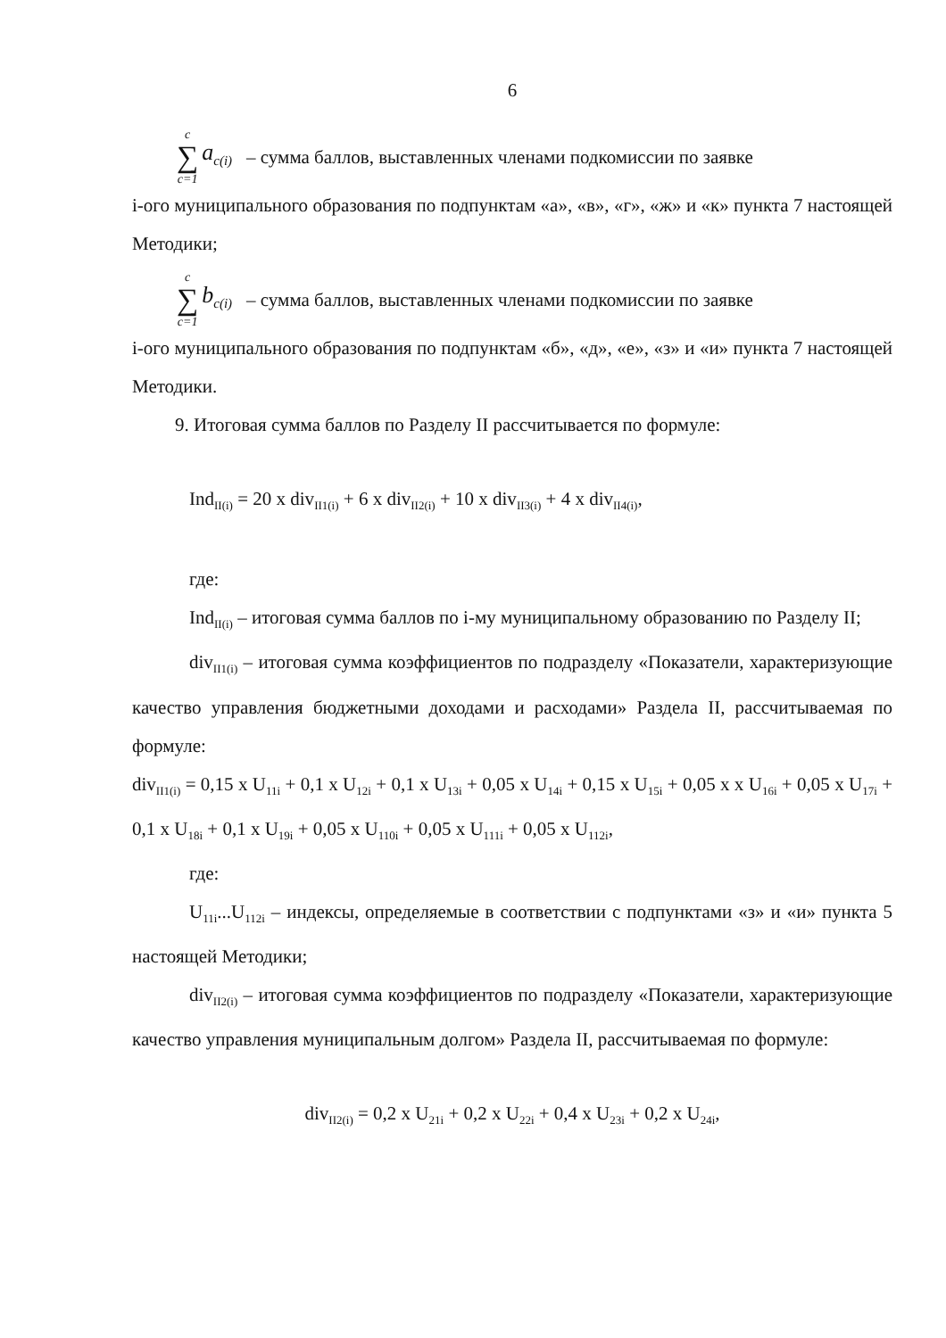6
c ∑ c=1 a<sub>c(i)</sub> – сумма баллов, выставленных членами подкомиссии по заявке
i-ого муниципального образования по подпунктам «а», «в», «г», «ж» и «к» пункта 7 настоящей Методики;
c ∑ c=1 b<sub>c(i)</sub> – сумма баллов, выставленных членами подкомиссии по заявке
i-ого муниципального образования по подпунктам «б», «д», «е», «з» и «и» пункта 7 настоящей Методики.
9. Итоговая сумма баллов по Разделу II рассчитывается по формуле:
Ind<sub>II(i)</sub> = 20 x div<sub>II1(i)</sub> + 6 x div<sub>II2(i)</sub> + 10 x div<sub>II3(i)</sub> + 4 x div<sub>II4(i)</sub>,
где:
Ind<sub>II(i)</sub> – итоговая сумма баллов по i-му муниципальному образованию по Разделу II;
div<sub>II1(i)</sub> – итоговая сумма коэффициентов по подразделу «Показатели, характеризующие качество управления бюджетными доходами и расходами» Раздела II, рассчитываемая по формуле:
div<sub>II1(i)</sub> = 0,15 x U<sub>11i</sub> + 0,1 x U<sub>12i</sub> + 0,1 x U<sub>13i</sub> + 0,05 x U<sub>14i</sub> + 0,15 x U<sub>15i</sub> + 0,05 x x U<sub>16i</sub> + 0,05 x U<sub>17i</sub> + 0,1 x U<sub>18i</sub> + 0,1 x U<sub>19i</sub> + 0,05 x U<sub>110i</sub> + 0,05 x U<sub>111i</sub> + 0,05 x U<sub>112i</sub>,
где:
U<sub>11i</sub>...U<sub>112i</sub> – индексы, определяемые в соответствии с подпунктами «з» и «и» пункта 5 настоящей Методики;
div<sub>II2(i)</sub> – итоговая сумма коэффициентов по подразделу «Показатели, характеризующие качество управления муниципальным долгом» Раздела II, рассчитываемая по формуле:
div<sub>II2(i)</sub> = 0,2 x U<sub>21i</sub> + 0,2 x U<sub>22i</sub> + 0,4 x U<sub>23i</sub> + 0,2 x U<sub>24i</sub>,